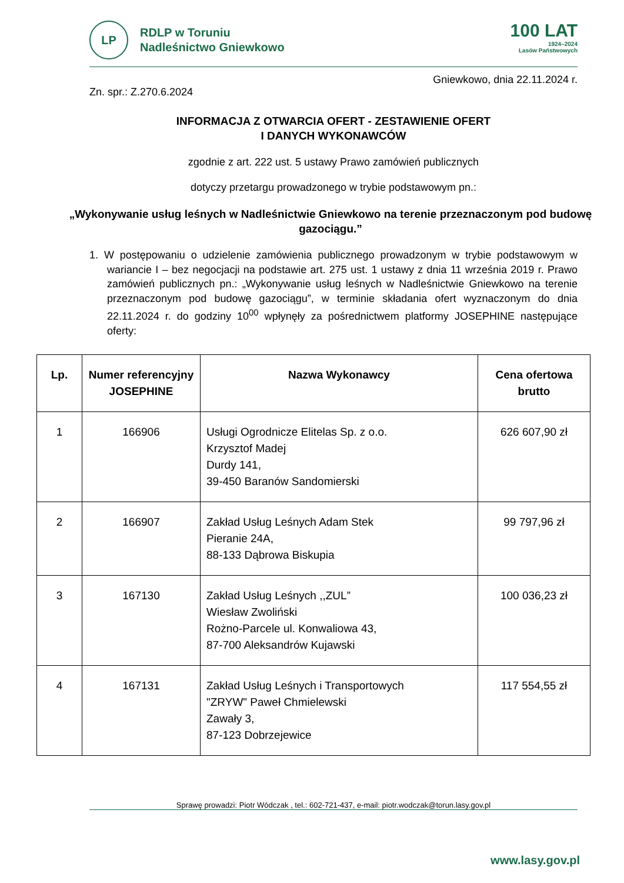LP
RDLP w Toruniu
Nadleśnictwo Gniewkowo
100 LAT
1924–2024
Lasów Państwowych
Gniewkowo, dnia 22.11.2024 r.
Zn. spr.: Z.270.6.2024
INFORMACJA Z OTWARCIA OFERT - ZESTAWIENIE OFERT
I DANYCH WYKONAWCÓW
zgodnie z art. 222 ust. 5 ustawy Prawo zamówień publicznych
dotyczy przetargu prowadzonego w trybie podstawowym pn.:
„Wykonywanie usług leśnych w Nadleśnictwie Gniewkowo na terenie przeznaczonym pod budowę gazociągu.”
1. W postępowaniu o udzielenie zamówienia publicznego prowadzonym w trybie podstawowym w wariancie I – bez negocjacji na podstawie art. 275 ust. 1 ustawy z dnia 11 września 2019 r. Prawo zamówień publicznych pn.: „Wykonywanie usług leśnych w Nadleśnictwie Gniewkowo na terenie przeznaczonym pod budowę gazociągu”, w terminie składania ofert wyznaczonym do dnia 22.11.2024 r. do godziny 10<sup>00</sup> wpłynęły za pośrednictwem platformy JOSEPHINE następujące oferty:
| Lp. | Numer referencyjny JOSEPHINE | Nazwa Wykonawcy | Cena ofertowa brutto |
| --- | --- | --- | --- |
| 1 | 166906 | Usługi Ogrodnicze Elitelas Sp. z o.o. Krzysztof Madej Durdy 141, 39-450 Baranów Sandomierski | 626 607,90 zł |
| 2 | 166907 | Zakład Usług Leśnych Adam Stek Pieranie 24A, 88-133 Dąbrowa Biskupia | 99 797,96 zł |
| 3 | 167130 | Zakład Usług Leśnych ,,ZUL” Wiesław Zwoliński Rożno-Parcele ul. Konwaliowa 43, 87-700 Aleksandrów Kujawski | 100 036,23 zł |
| 4 | 167131 | Zakład Usług Leśnych i Transportowych "ZRYW" Paweł Chmielewski Zawały 3, 87-123 Dobrzejewice | 117 554,55 zł |
Sprawę prowadzi: Piotr Wódczak , tel.: 602-721-437, e-mail: piotr.wodczak@torun.lasy.gov.pl
www.lasy.gov.pl